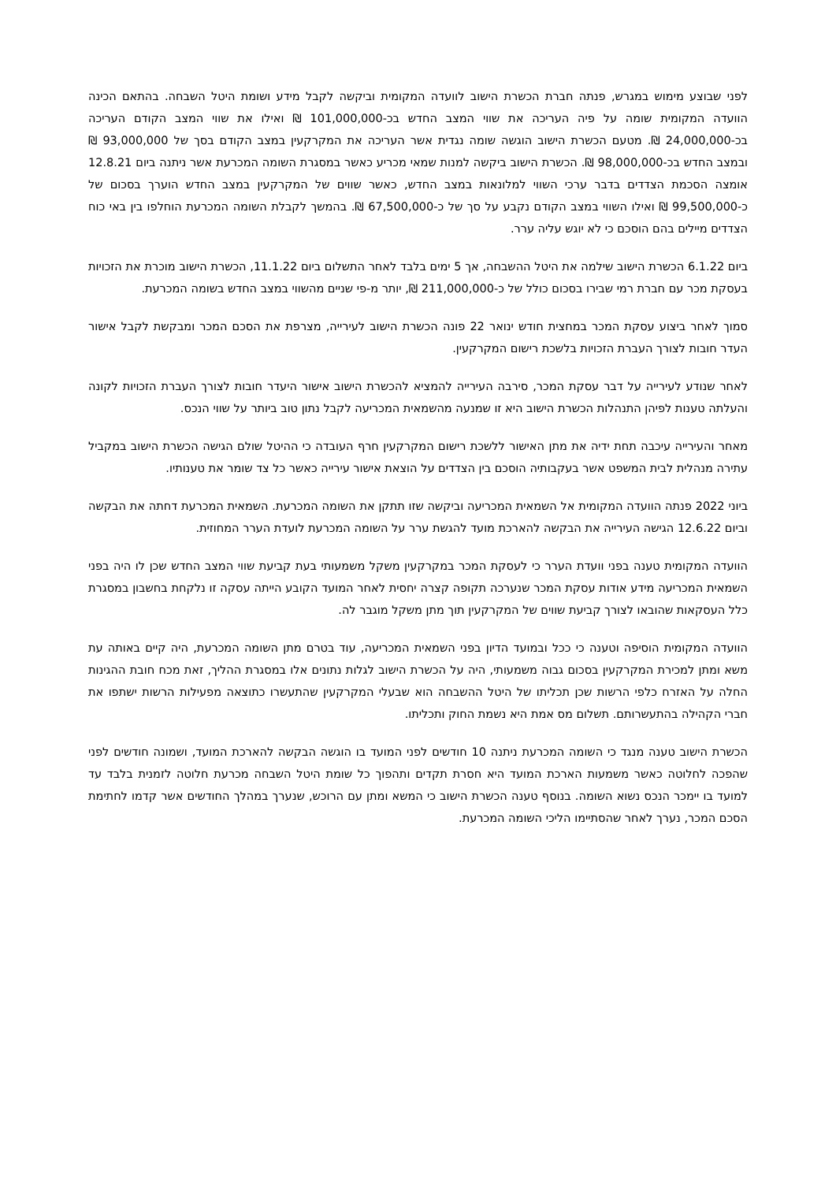לפני שבוצע מימוש במגרש, פנתה חברת הכשרת הישוב לוועדה המקומית וביקשה לקבל מידע ושומת היטל השבחה. בהתאם הכינה הוועדה המקומית שומה על פיה העריכה את שווי המצב החדש בכ-101,000,000 ₪ ואילו את שווי המצב הקודם העריכה בכ-24,000,000 ₪. מטעם הכשרת הישוב הוגשה שומה נגדית אשר העריכה את המקרקעין במצב הקודם בסך של 93,000,000 ₪ ובמצב החדש בכ-98,000,000 ₪. הכשרת הישוב ביקשה למנות שמאי מכריע כאשר במסגרת השומה המכרעת אשר ניתנה ביום 12.8.21 אומצה הסכמת הצדדים בדבר ערכי השווי למלונאות במצב החדש, כאשר שווים של המקרקעין במצב החדש הוערך בסכום של כ-99,500,000 ₪ ואילו השווי במצב הקודם נקבע על סך של כ-67,500,000 ₪. בהמשך לקבלת השומה המכרעת הוחלפו בין באי כוח הצדדים מיילים בהם הוסכם כי לא יוגש עליה ערר.
ביום 6.1.22 הכשרת הישוב שילמה את היטל ההשבחה, אך 5 ימים בלבד לאחר התשלום ביום 11.1.22, הכשרת הישוב מוכרת את הזכויות בעסקת מכר עם חברת רמי שבירו בסכום כולל של כ-211,000,000 ₪, יותר מ-פי שניים מהשווי במצב החדש בשומה המכרעת.
סמוך לאחר ביצוע עסקת המכר במחצית חודש ינואר 22 פונה הכשרת הישוב לעירייה, מצרפת את הסכם המכר ומבקשת לקבל אישור העדר חובות לצורך העברת הזכויות בלשכת רישום המקרקעין.
לאחר שנודע לעירייה על דבר עסקת המכר, סירבה העירייה להמציא להכשרת הישוב אישור היעדר חובות לצורך העברת הזכויות לקונה והעלתה טענות לפיהן התנהלות הכשרת הישוב היא זו שמנעה מהשמאית המכריעה לקבל נתון טוב ביותר על שווי הנכס.
מאחר והעירייה עיכבה תחת ידיה את מתן האישור ללשכת רישום המקרקעין חרף העובדה כי ההיטל שולם הגישה הכשרת הישוב במקביל עתירה מנהלית לבית המשפט אשר בעקבותיה הוסכם בין הצדדים על הוצאת אישור עירייה כאשר כל צד שומר את טענותיו.
ביוני 2022 פנתה הוועדה המקומית אל השמאית המכריעה וביקשה שזו תתקן את השומה המכרעת. השמאית המכרעת דחתה את הבקשה וביום 12.6.22 הגישה העירייה את הבקשה להארכת מועד להגשת ערר על השומה המכרעת לועדת הערר המחוזית.
הוועדה המקומית טענה בפני וועדת הערר כי לעסקת המכר במקרקעין משקל משמעותי בעת קביעת שווי המצב החדש שכן לו היה בפני השמאית המכריעה מידע אודות עסקת המכר שנערכה תקופה קצרה יחסית לאחר המועד הקובע הייתה עסקה זו נלקחת בחשבון במסגרת כלל העסקאות שהובאו לצורך קביעת שווים של המקרקעין תוך מתן משקל מוגבר לה.
הוועדה המקומית הוסיפה וטענה כי ככל ובמועד הדיון בפני השמאית המכריעה, עוד בטרם מתן השומה המכרעת, היה קיים באותה עת משא ומתן למכירת המקרקעין בסכום גבוה משמעותי, היה על הכשרת הישוב לגלות נתונים אלו במסגרת ההליך, זאת מכח חובת ההגינות החלה על האזרח כלפי הרשות שכן תכליתו של היטל ההשבחה הוא שבעלי המקרקעין שהתעשרו כתוצאה מפעילות הרשות ישתפו את חברי הקהילה בהתעשרותם. תשלום מס אמת היא נשמת החוק ותכליתו.
הכשרת הישוב טענה מנגד כי השומה המכרעת ניתנה 10 חודשים לפני המועד בו הוגשה הבקשה להארכת המועד, ושמונה חודשים לפני שהפכה לחלוטה כאשר משמעות הארכת המועד היא חסרת תקדים ותהפוך כל שומת היטל השבחה מכרעת חלוטה לזמנית בלבד עד למועד בו יימכר הנכס נשוא השומה. בנוסף טענה הכשרת הישוב כי המשא ומתן עם הרוכש, שנערך במהלך החודשים אשר קדמו לחתימת הסכם המכר, נערך לאחר שהסתיימו הליכי השומה המכרעת.